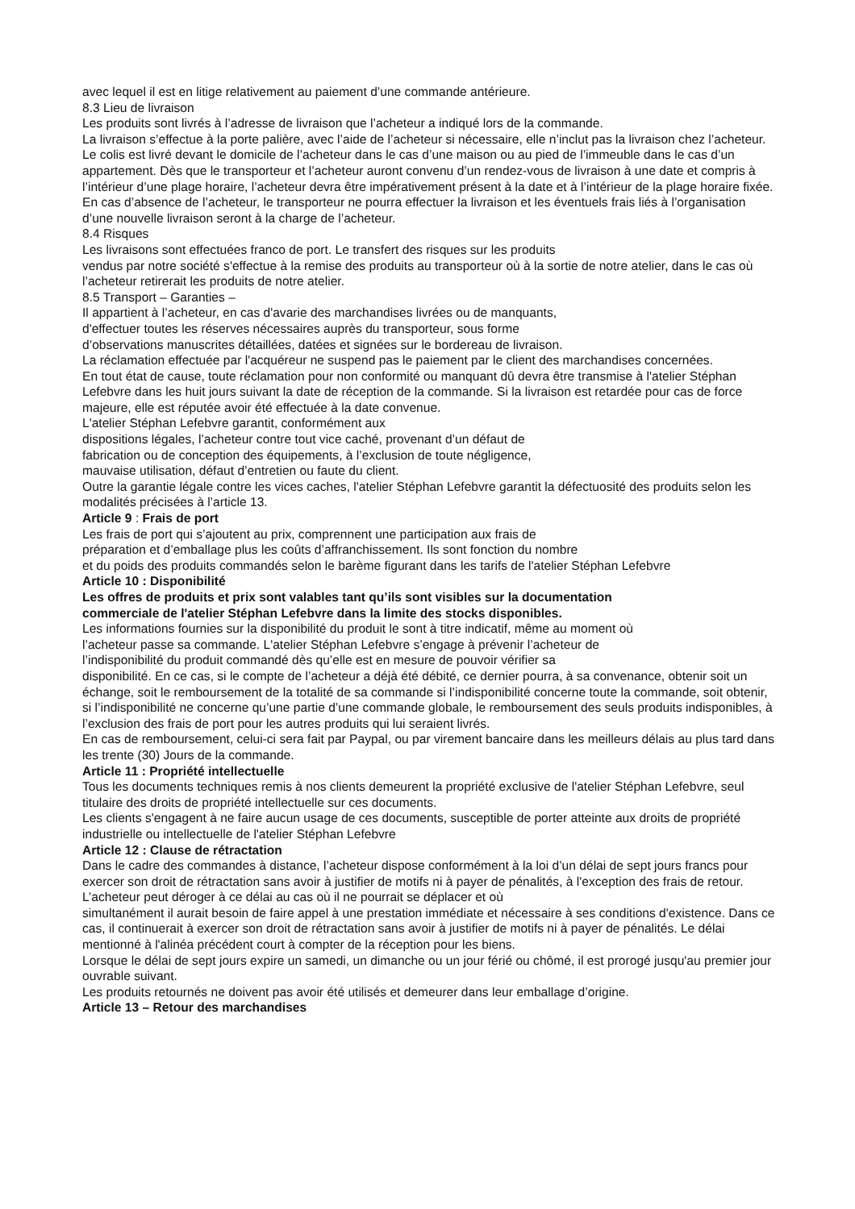avec lequel il est en litige relativement au paiement d’une commande antérieure.
8.3 Lieu de livraison
Les produits sont livrés à l’adresse de livraison que l’acheteur a indiqué lors de la commande.
La livraison s’effectue à la porte palière, avec l’aide de l’acheteur si nécessaire, elle n’inclut pas la livraison chez l’acheteur. Le colis est livré devant le domicile de l’acheteur dans le cas d’une maison ou au pied de l’immeuble dans le cas d’un appartement. Dès que le transporteur et l’acheteur auront convenu d’un rendez-vous de livraison à une date et compris à l’intérieur d’une plage horaire, l’acheteur devra être impérativement présent à la date et à l’intérieur de la plage horaire fixée. En cas d’absence de l’acheteur, le transporteur ne pourra effectuer la livraison et les éventuels frais liés à l’organisation d’une nouvelle livraison seront à la charge de l’acheteur.
8.4 Risques
Les livraisons sont effectuées franco de port. Le transfert des risques sur les produits
vendus par notre société s'effectue à la remise des produits au transporteur où à la sortie de notre atelier, dans le cas où l’acheteur retirerait les produits de notre atelier.
8.5 Transport – Garanties –
Il appartient à l’acheteur, en cas d'avarie des marchandises livrées ou de manquants,
d'effectuer toutes les réserves nécessaires auprès du transporteur, sous forme
d’observations manuscrites détaillées, datées et signées sur le bordereau de livraison.
La réclamation effectuée par l'acquéreur ne suspend pas le paiement par le client des marchandises concernées.
En tout état de cause, toute réclamation pour non conformité ou manquant dû devra être transmise à l'atelier Stéphan Lefebvre dans les huit jours suivant la date de réception de la commande. Si la livraison est retardée pour cas de force majeure, elle est réputée avoir été effectuée à la date convenue.
L'atelier Stéphan Lefebvre garantit, conformément aux
dispositions légales, l’acheteur contre tout vice caché, provenant d’un défaut de
fabrication ou de conception des équipements, à l’exclusion de toute négligence,
mauvaise utilisation, défaut d’entretien ou faute du client.
Outre la garantie légale contre les vices caches, l'atelier Stéphan Lefebvre garantit la défectuosité des produits selon les modalités précisées à l’article 13.
Article 9 : Frais de port
Les frais de port qui s’ajoutent au prix, comprennent une participation aux frais de
préparation et d’emballage plus les coûts d’affranchissement. Ils sont fonction du nombre
et du poids des produits commandés selon le barème figurant dans les tarifs de l'atelier Stéphan Lefebvre
Article 10 : Disponibilité
Les offres de produits et prix sont valables tant qu’ils sont visibles sur la documentation
commerciale de l'atelier Stéphan Lefebvre dans la limite des stocks disponibles.
Les informations fournies sur la disponibilité du produit le sont à titre indicatif, même au moment où
l’acheteur passe sa commande. L'atelier Stéphan Lefebvre s’engage à prévenir l’acheteur de
l’indisponibilité du produit commandé dès qu’elle est en mesure de pouvoir vérifier sa
disponibilité. En ce cas, si le compte de l’acheteur a déjà été débité, ce dernier pourra, à sa convenance, obtenir soit un échange, soit le remboursement de la totalité de sa commande si l’indisponibilité concerne toute la commande, soit obtenir, si l’indisponibilité ne concerne qu’une partie d’une commande globale, le remboursement des seuls produits indisponibles, à l’exclusion des frais de port pour les autres produits qui lui seraient livrés.
En cas de remboursement, celui-ci sera fait par Paypal, ou par virement bancaire dans les meilleurs délais au plus tard dans les trente (30) Jours de la commande.
Article 11 : Propriété intellectuelle
Tous les documents techniques remis à nos clients demeurent la propriété exclusive de l'atelier Stéphan Lefebvre, seul titulaire des droits de propriété intellectuelle sur ces documents.
Les clients s'engagent à ne faire aucun usage de ces documents, susceptible de porter atteinte aux droits de propriété industrielle ou intellectuelle de l'atelier Stéphan Lefebvre
Article 12 : Clause de rétractation
Dans le cadre des commandes à distance, l’acheteur dispose conformément à la loi d’un délai de sept jours francs pour exercer son droit de rétractation sans avoir à justifier de motifs ni à payer de pénalités, à l'exception des frais de retour.
L’acheteur peut déroger à ce délai au cas où il ne pourrait se déplacer et où
simultanément il aurait besoin de faire appel à une prestation immédiate et nécessaire à ses conditions d'existence. Dans ce cas, il continuerait à exercer son droit de rétractation sans avoir à justifier de motifs ni à payer de pénalités. Le délai mentionné à l'alinéa précédent court à compter de la réception pour les biens.
Lorsque le délai de sept jours expire un samedi, un dimanche ou un jour férié ou chômé, il est prorogé jusqu'au premier jour ouvrable suivant.
Les produits retournés ne doivent pas avoir été utilisés et demeurer dans leur emballage d’origine.
Article 13 – Retour des marchandises